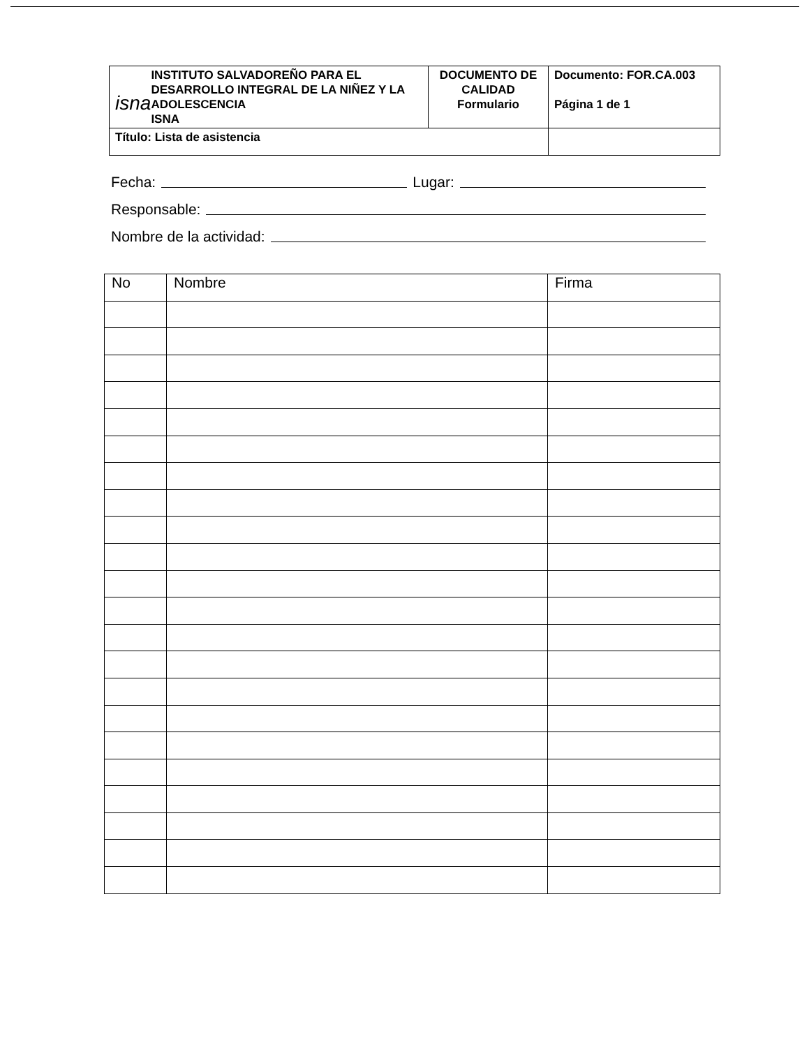| isna INSTITUTO SALVADOREÑO PARA EL DESARROLLO INTEGRAL DE LA NIÑEZ Y LA ADOLESCENCIA ISNA | DOCUMENTO DE CALIDAD Formulario | Documento: FOR.CA.003 Página 1 de 1 |
| Título: Lista de asistencia | | |
Fecha: Lugar:
Responsable:
Nombre de la actividad:
| No | Nombre | Firma |
| --- | --- | --- |